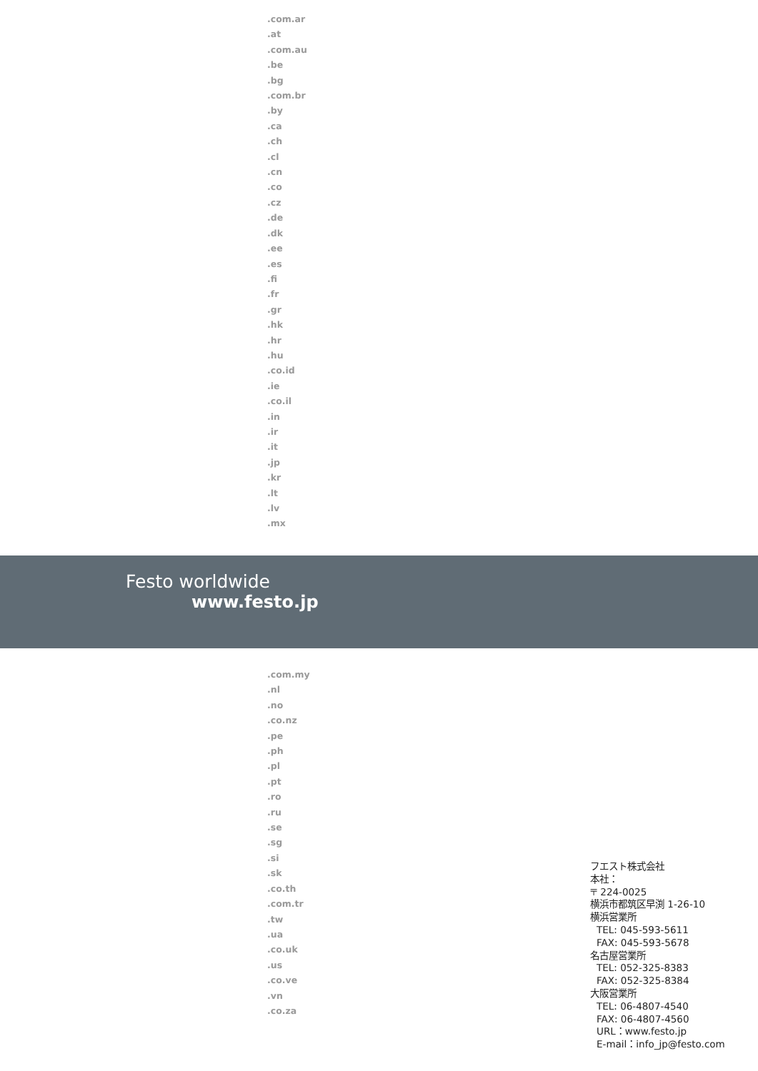.com.ar
.at
.com.au
.be
.bg
.com.br
.by
.ca
.ch
.cl
.cn
.co
.cz
.de
.dk
.ee
.es
.fi
.fr
.gr
.hk
.hr
.hu
.co.id
.ie
.co.il
.in
.ir
.it
.jp
.kr
.lt
.lv
.mx
Festo worldwide
www.festo.jp
.com.my
.nl
.no
.co.nz
.pe
.ph
.pl
.pt
.ro
.ru
.se
.sg
.si
.sk
.co.th
.com.tr
.tw
.ua
.co.uk
.us
.co.ve
.vn
.co.za
フエスト株式会社
本社：
〒 224-0025
横浜市都筑区早渕 1-26-10
横浜営業所
TEL: 045-593-5611
FAX: 045-593-5678
名古屋営業所
TEL: 052-325-8383
FAX: 052-325-8384
大阪営業所
TEL: 06-4807-4540
FAX: 06-4807-4560
URL：www.festo.jp
E-mail：info_jp@festo.com